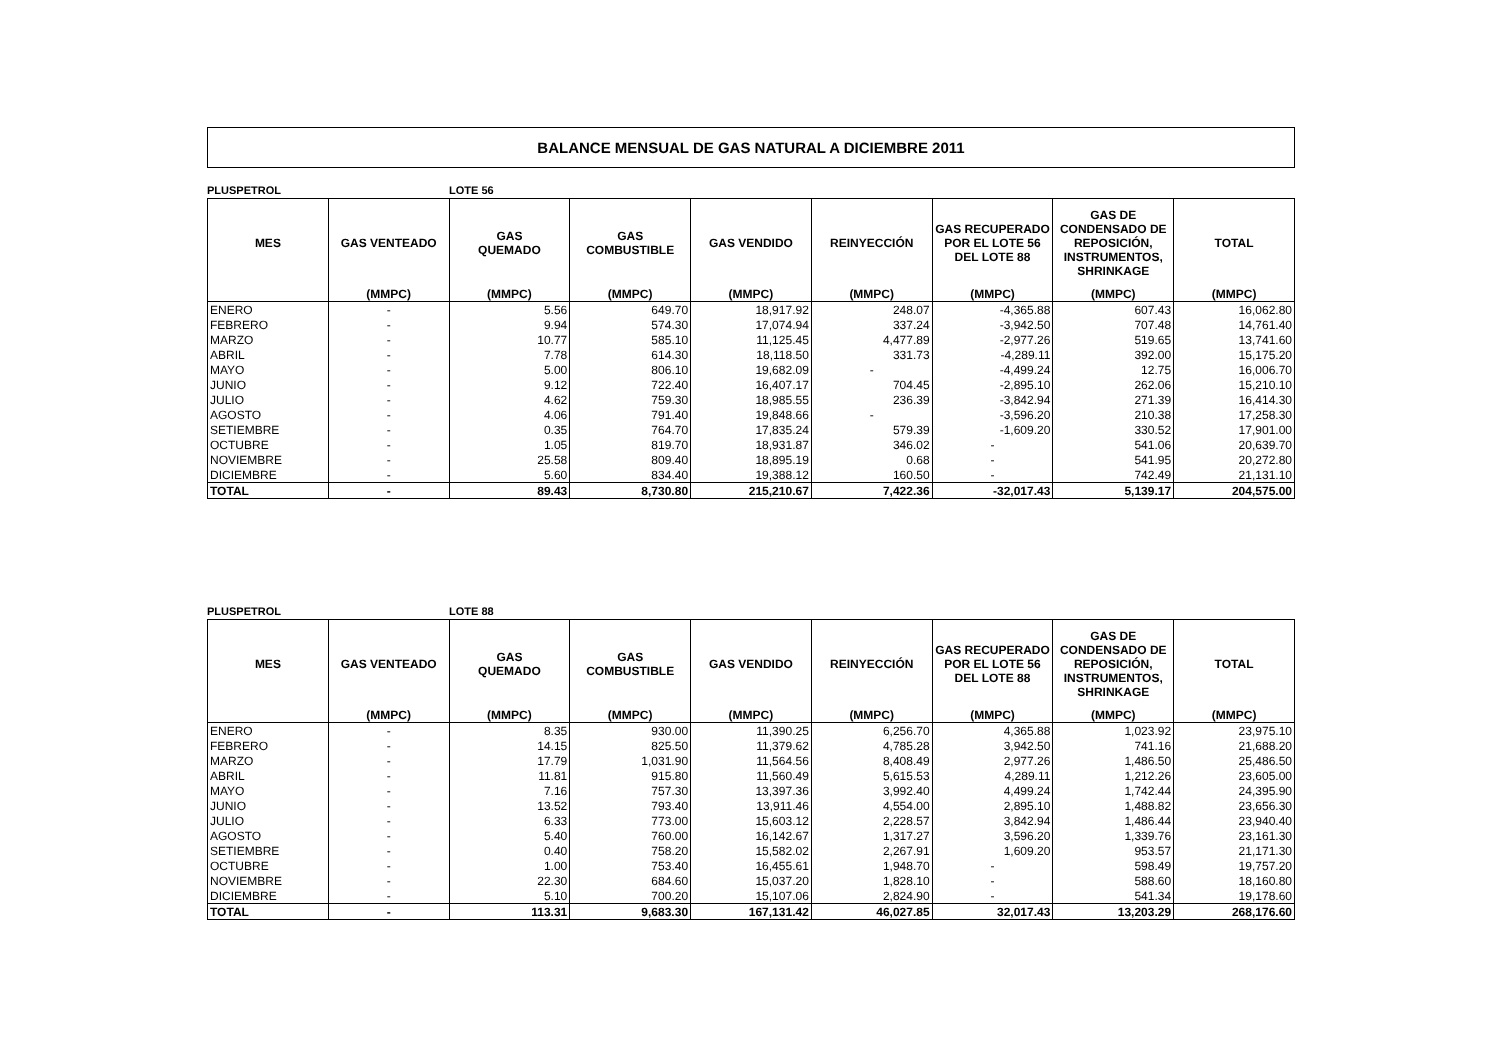BALANCE MENSUAL DE GAS NATURAL A DICIEMBRE 2011
PLUSPETROL LOTE 56
| MES | GAS VENTEADO | GAS QUEMADO | GAS COMBUSTIBLE | GAS VENDIDO | REINYECCIÓN | GAS RECUPERADO POR EL LOTE 56 DEL LOTE 88 | GAS DE CONDENSADO DE REPOSICIÓN, INSTRUMENTOS, SHRINKAGE | TOTAL |
| --- | --- | --- | --- | --- | --- | --- | --- | --- |
| | (MMPC) | (MMPC) | (MMPC) | (MMPC) | (MMPC) | (MMPC) | (MMPC) | (MMPC) |
| ENERO | - | 5.56 | 649.70 | 18,917.92 | 248.07 | -4,365.88 | 607.43 | 16,062.80 |
| FEBRERO | - | 9.94 | 574.30 | 17,074.94 | 337.24 | -3,942.50 | 707.48 | 14,761.40 |
| MARZO | - | 10.77 | 585.10 | 11,125.45 | 4,477.89 | -2,977.26 | 519.65 | 13,741.60 |
| ABRIL | - | 7.78 | 614.30 | 18,118.50 | 331.73 | -4,289.11 | 392.00 | 15,175.20 |
| MAYO | - | 5.00 | 806.10 | 19,682.09 | - | -4,499.24 | 12.75 | 16,006.70 |
| JUNIO | - | 9.12 | 722.40 | 16,407.17 | 704.45 | -2,895.10 | 262.06 | 15,210.10 |
| JULIO | - | 4.62 | 759.30 | 18,985.55 | 236.39 | -3,842.94 | 271.39 | 16,414.30 |
| AGOSTO | - | 4.06 | 791.40 | 19,848.66 | - | -3,596.20 | 210.38 | 17,258.30 |
| SETIEMBRE | - | 0.35 | 764.70 | 17,835.24 | 579.39 | -1,609.20 | 330.52 | 17,901.00 |
| OCTUBRE | - | 1.05 | 819.70 | 18,931.87 | 346.02 | - | 541.06 | 20,639.70 |
| NOVIEMBRE | - | 25.58 | 809.40 | 18,895.19 | 0.68 | - | 541.95 | 20,272.80 |
| DICIEMBRE | - | 5.60 | 834.40 | 19,388.12 | 160.50 | - | 742.49 | 21,131.10 |
| TOTAL | - | 89.43 | 8,730.80 | 215,210.67 | 7,422.36 | -32,017.43 | 5,139.17 | 204,575.00 |
PLUSPETROL LOTE 88
| MES | GAS VENTEADO | GAS QUEMADO | GAS COMBUSTIBLE | GAS VENDIDO | REINYECCIÓN | GAS RECUPERADO POR EL LOTE 56 DEL LOTE 88 | GAS DE CONDENSADO DE REPOSICIÓN, INSTRUMENTOS, SHRINKAGE | TOTAL |
| --- | --- | --- | --- | --- | --- | --- | --- | --- |
| | (MMPC) | (MMPC) | (MMPC) | (MMPC) | (MMPC) | (MMPC) | (MMPC) | (MMPC) |
| ENERO | - | 8.35 | 930.00 | 11,390.25 | 6,256.70 | 4,365.88 | 1,023.92 | 23,975.10 |
| FEBRERO | - | 14.15 | 825.50 | 11,379.62 | 4,785.28 | 3,942.50 | 741.16 | 21,688.20 |
| MARZO | - | 17.79 | 1,031.90 | 11,564.56 | 8,408.49 | 2,977.26 | 1,486.50 | 25,486.50 |
| ABRIL | - | 11.81 | 915.80 | 11,560.49 | 5,615.53 | 4,289.11 | 1,212.26 | 23,605.00 |
| MAYO | - | 7.16 | 757.30 | 13,397.36 | 3,992.40 | 4,499.24 | 1,742.44 | 24,395.90 |
| JUNIO | - | 13.52 | 793.40 | 13,911.46 | 4,554.00 | 2,895.10 | 1,488.82 | 23,656.30 |
| JULIO | - | 6.33 | 773.00 | 15,603.12 | 2,228.57 | 3,842.94 | 1,486.44 | 23,940.40 |
| AGOSTO | - | 5.40 | 760.00 | 16,142.67 | 1,317.27 | 3,596.20 | 1,339.76 | 23,161.30 |
| SETIEMBRE | - | 0.40 | 758.20 | 15,582.02 | 2,267.91 | 1,609.20 | 953.57 | 21,171.30 |
| OCTUBRE | - | 1.00 | 753.40 | 16,455.61 | 1,948.70 | - | 598.49 | 19,757.20 |
| NOVIEMBRE | - | 22.30 | 684.60 | 15,037.20 | 1,828.10 | - | 588.60 | 18,160.80 |
| DICIEMBRE | - | 5.10 | 700.20 | 15,107.06 | 2,824.90 | - | 541.34 | 19,178.60 |
| TOTAL | - | 113.31 | 9,683.30 | 167,131.42 | 46,027.85 | 32,017.43 | 13,203.29 | 268,176.60 |